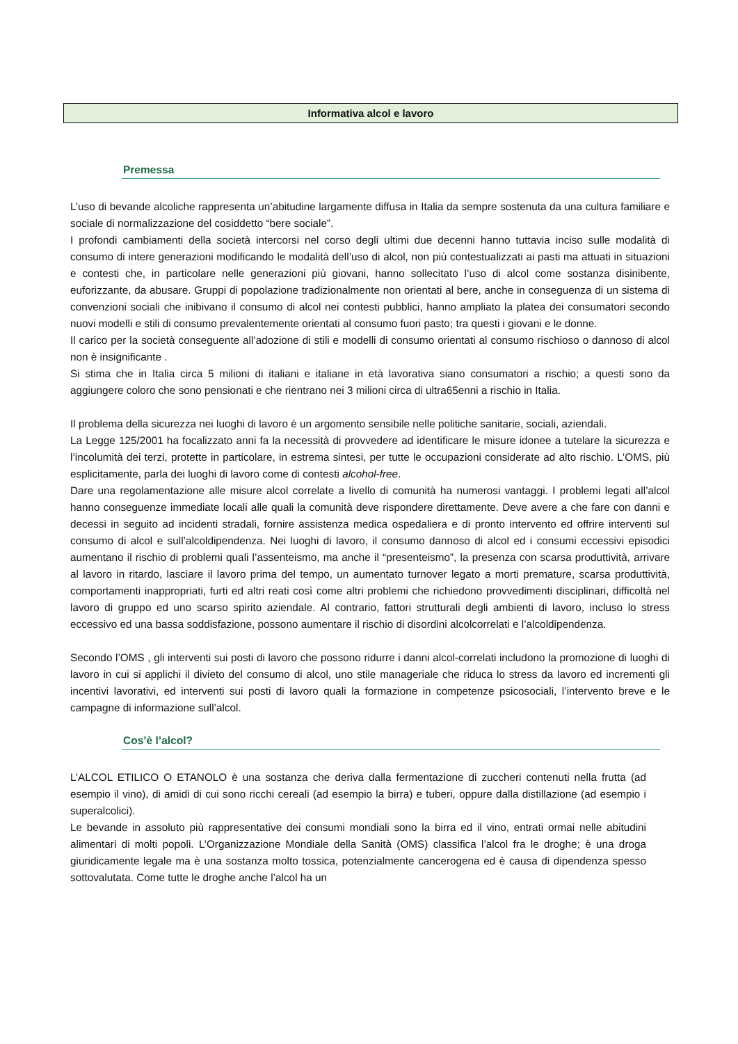Informativa alcol e lavoro
Premessa
L’uso di bevande alcoliche rappresenta un’abitudine largamente diffusa in Italia da sempre sostenuta da una cultura familiare e sociale di normalizzazione del cosiddetto “bere sociale”.
I profondi cambiamenti della società intercorsi nel corso degli ultimi due decenni hanno tuttavia inciso sulle modalità di consumo di intere generazioni modificando le modalità dell’uso di alcol, non più contestualizzati ai pasti ma attuati in situazioni e contesti che, in particolare nelle generazioni più giovani, hanno sollecitato l’uso di alcol come sostanza disinibente, euforizzante, da abusare. Gruppi di popolazione tradizionalmente non orientati al bere, anche in conseguenza di un sistema di convenzioni sociali che inibivano il consumo di alcol nei contesti pubblici, hanno ampliato la platea dei consumatori secondo nuovi modelli e stili di consumo prevalentemente orientati al consumo fuori pasto; tra questi i giovani e le donne.
Il carico per la società conseguente all’adozione di stili e modelli di consumo orientati al consumo rischioso o dannoso di alcol non è insignificante .
Si stima che in Italia circa 5 milioni di italiani e italiane in età lavorativa siano consumatori a rischio; a questi sono da aggiungere coloro che sono pensionati e che rientrano nei 3 milioni circa di ultra65enni a rischio in Italia.
Il problema della sicurezza nei luoghi di lavoro è un argomento sensibile nelle politiche sanitarie, sociali, aziendali.
La Legge 125/2001 ha focalizzato anni fa la necessità di provvedere ad identificare le misure idonee a tutelare la sicurezza e l’incolumità dei terzi, protette in particolare, in estrema sintesi, per tutte le occupazioni considerate ad alto rischio. L’OMS, più esplicitamente, parla dei luoghi di lavoro come di contesti alcohol-free.
Dare una regolamentazione alle misure alcol correlate a livello di comunità ha numerosi vantaggi. I problemi legati all’alcol hanno conseguenze immediate locali alle quali la comunità deve rispondere direttamente. Deve avere a che fare con danni e decessi in seguito ad incidenti stradali, fornire assistenza medica ospedaliera e di pronto intervento ed offrire interventi sul consumo di alcol e sull’alcoldipendenza. Nei luoghi di lavoro, il consumo dannoso di alcol ed i consumi eccessivi episodici aumentano il rischio di problemi quali l’assenteismo, ma anche il “presenteismo”, la presenza con scarsa produttività, arrivare al lavoro in ritardo, lasciare il lavoro prima del tempo, un aumentato turnover legato a morti premature, scarsa produttività, comportamenti inappropriati, furti ed altri reati così come altri problemi che richiedono provvedimenti disciplinari, difficoltà nel lavoro di gruppo ed uno scarso spirito aziendale. Al contrario, fattori strutturali degli ambienti di lavoro, incluso lo stress eccessivo ed una bassa soddisfazione, possono aumentare il rischio di disordini alcolcorrelati e l’alcoldipendenza.
Secondo l’OMS , gli interventi sui posti di lavoro che possono ridurre i danni alcol-correlati includono la promozione di luoghi di lavoro in cui si applichi il divieto del consumo di alcol, uno stile manageriale che riduca lo stress da lavoro ed incrementi gli incentivi lavorativi, ed interventi sui posti di lavoro quali la formazione in competenze psicosociali, l’intervento breve e le campagne di informazione sull’alcol.
Cos’è l’alcol?
L’ALCOL ETILICO O ETANOLO è una sostanza che deriva dalla fermentazione di zuccheri contenuti nella frutta (ad esempio il vino), di amidi di cui sono ricchi cereali (ad esempio la birra) e tuberi, oppure dalla distillazione (ad esempio i superalcolici).
Le bevande in assoluto più rappresentative dei consumi mondiali sono la birra ed il vino, entrati ormai nelle abitudini alimentari di molti popoli. L’Organizzazione Mondiale della Sanità (OMS) classifica l’alcol fra le droghe; è una droga giuridicamente legale ma è una sostanza molto tossica, potenzialmente cancerogena ed è causa di dipendenza spesso sottovalutata. Come tutte le droghe anche l’alcol ha un